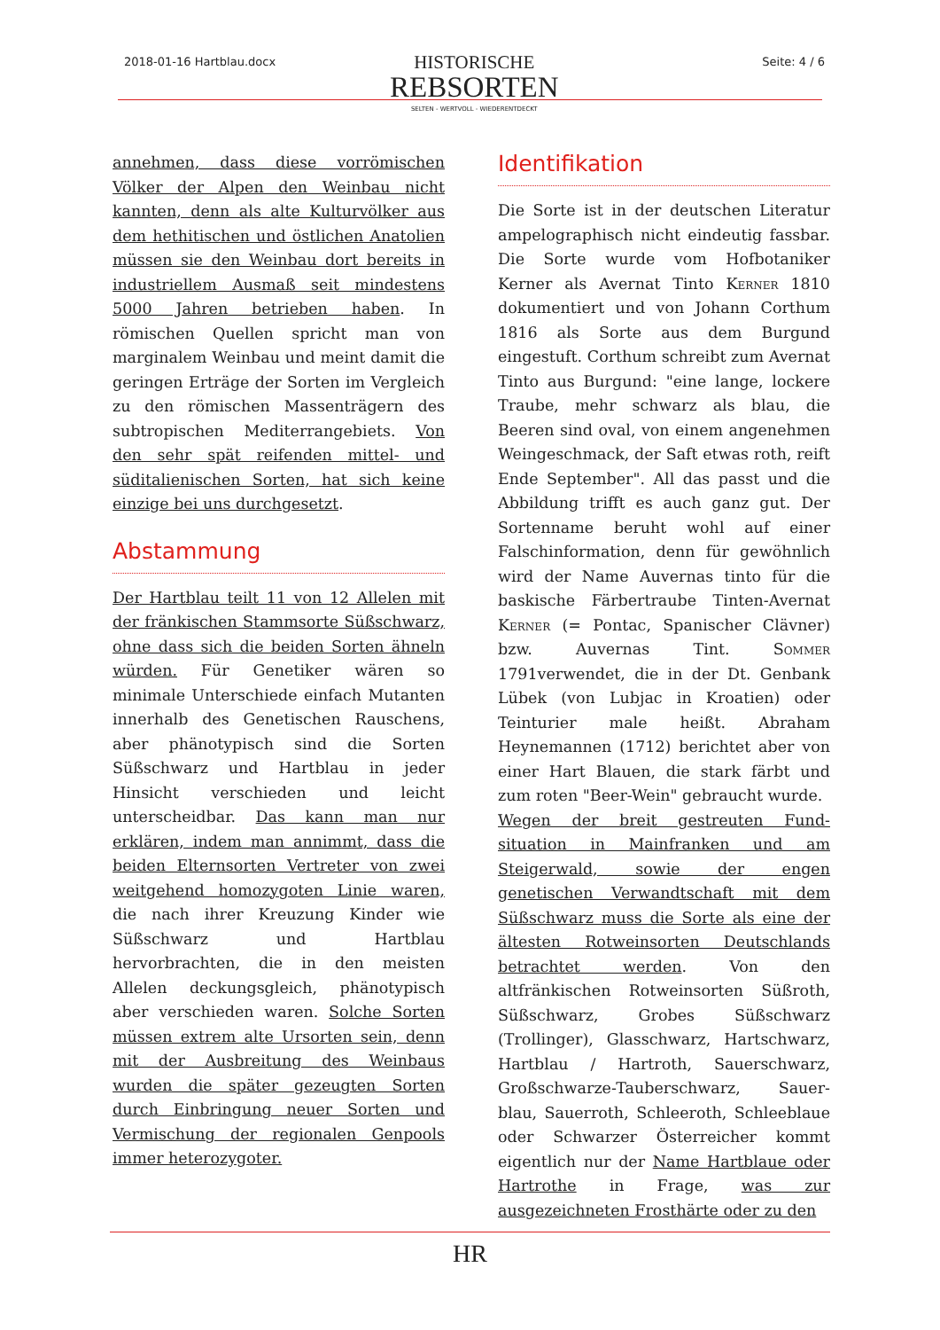2018-01-16 Hartblau.docx
HISTORISCHE
REBSORTEN
SELTEN - WERTVOLL - WIEDERENTDECKT
Seite: 4 / 6
annehmen, dass diese vorrömischen Völker der Alpen den Weinbau nicht kannten, denn als alte Kulturvölker aus dem hethitischen und östlichen Anatolien müssen sie den Weinbau dort bereits in industriellem Ausmaß seit mindestens 5000 Jahren betrieben haben. In römischen Quellen spricht man von marginalem Weinbau und meint damit die geringen Erträge der Sorten im Vergleich zu den römischen Massenträgern des subtropischen Mediterrangebiets. Von den sehr spät reifenden mittel- und süditalienischen Sorten, hat sich keine einzige bei uns durchgesetzt.
Abstammung
Der Hartblau teilt 11 von 12 Allelen mit der fränkischen Stammsorte Süßschwarz, ohne dass sich die beiden Sorten ähneln würden. Für Genetiker wären so minimale Unterschiede einfach Mutanten innerhalb des Genetischen Rauschens, aber phänotypisch sind die Sorten Süßschwarz und Hartblau in jeder Hinsicht verschieden und leicht unterscheidbar. Das kann man nur erklären, indem man annimmt, dass die beiden Elternsorten Vertreter von zwei weitgehend homozygoten Linie waren, die nach ihrer Kreuzung Kinder wie Süßschwarz und Hartblau hervorbrachten, die in den meisten Allelen deckungsgleich, phänotypisch aber verschieden waren. Solche Sorten müssen extrem alte Ursorten sein, denn mit der Ausbreitung des Weinbaus wurden die später gezeugten Sorten durch Einbringung neuer Sorten und Vermischung der regionalen Genpools immer heterozygoter.
Identifikation
Die Sorte ist in der deutschen Literatur ampelographisch nicht eindeutig fassbar. Die Sorte wurde vom Hofbotaniker Kerner als Avernat Tinto Kerner 1810 dokumentiert und von Johann Corthum 1816 als Sorte aus dem Burgund eingestuft. Corthum schreibt zum Avernat Tinto aus Burgund: "eine lange, lockere Traube, mehr schwarz als blau, die Beeren sind oval, von einem angenehmen Weingeschmack, der Saft etwas roth, reift Ende September". All das passt und die Abbildung trifft es auch ganz gut. Der Sortenname beruht wohl auf einer Falschinformation, denn für gewöhnlich wird der Name Auvernas tinto für die baskische Färbertraube Tinten-Avernat Kerner (= Pontac, Spanischer Clävner) bzw. Auvernas Tint. Sommer 1791verwendet, die in der Dt. Genbank Lübek (von Lubjac in Kroatien) oder Teinturier male heißt. Abraham Heynemannen (1712) berichtet aber von einer Hart Blauen, die stark färbt und zum roten "Beer-Wein" gebraucht wurde.
Wegen der breit gestreuten Fund-situation in Mainfranken und am Steigerwald, sowie der engen genetischen Verwandtschaft mit dem Süßschwarz muss die Sorte als eine der ältesten Rotweinsorten Deutschlands betrachtet werden. Von den altfränkischen Rotweinsorten Süßroth, Süßschwarz, Grobes Süßschwarz (Trollinger), Glasschwarz, Hartschwarz, Hartblau / Hartroth, Sauerschwarz, Großschwarze-Tauberschwarz, Sauer-blau, Sauerroth, Schleeroth, Schleeblaue oder Schwarzer Österreicher kommt eigentlich nur der Name Hartblaue oder Hartrothe in Frage, was zur ausgezeichneten Frosthärte oder zu den
HR